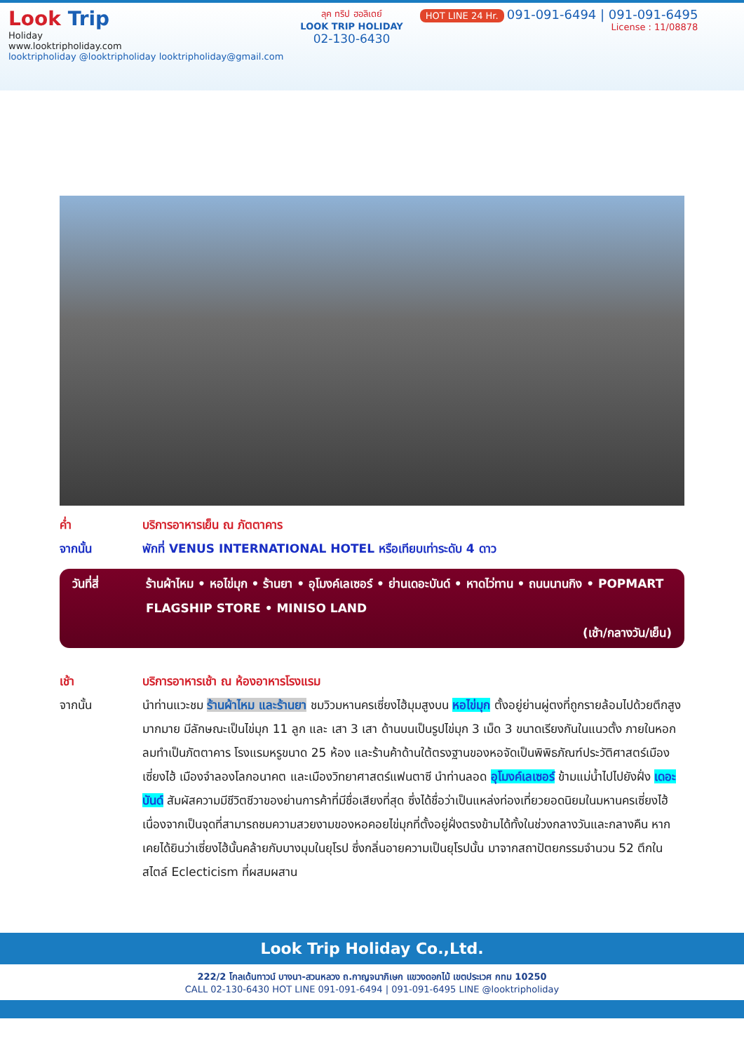Look Trip
Holiday
www.looktripholiday.com
looktripholiday @looktripholiday looktripholiday@gmail.com
ลุค ทริป ฮอลิเดย์
LOOK TRIP HOLIDAY
02-130-6430
HOT LINE 24 Hr. 091-091-6494 | 091-091-6495
License : 11/08878
ค่ำ บริการอาหารเย็น ณ ภัตตาคาร
จากนั้น พักที่ VENUS INTERNATIONAL HOTEL หรือเทียบเท่าระดับ 4 ดาว
วันที่สี่ ร้านผ้าไหม • หอไข่มุก • ร้านยา • อุโมงค์เลเซอร์ • ย่านเดอะบันด์ • หาดไว่ทาน • ถนนนานกิง • POPMART FLAGSHIP STORE • MINISO LAND
(เช้า/กลางวัน/เย็น)
เช้า บริการอาหารเช้า ณ ห้องอาหารโรงแรม
จากนั้น นำท่านแวะชม ร้านผ้าไหม และร้านยา ชมวิวมหานครเซี่ยงไฮ้มุมสูงบน หอไข่มุก ตั้งอยู่ย่านผู่ตงที่ถูกรายล้อมไปด้วยตึกสูงมากมาย มีลักษณะเป็นไข่มุก 11 ลูก และ เสา 3 เสา ด้านบนเป็นรูปไข่มุก 3 เม็ด 3 ขนาดเรียงกันในแนวตั้ง ภายในหอกลมทำเป็นภัตตาคาร โรงแรมหรูขนาด 25 ห้อง และร้านค้าด้านใต้ตรงฐานของหอจัดเป็นพิพิธภัณฑ์ประวัติศาสตร์เมืองเซี่ยงไฮ้ เมืองจำลองโลกอนาคต และเมืองวิทยาศาสตร์แฟนตาซี นำท่านลอด อุโมงค์เลเซอร์ ข้ามแม่น้ำไปไปยังฝั่ง เดอะบันด์ สัมผัสความมีชีวิตชีวาของย่านการค้าที่มีชื่อเสียงที่สุด ซึ่งได้ชื่อว่าเป็นแหล่งท่องเที่ยวยอดนิยมในมหานครเซี่ยงไฮ้ เนื่องจากเป็นจุดที่สามารถชมความสวยงามของหอคอยไข่มุกที่ตั้งอยู่ฝั่งตรงข้ามได้ทั้งในช่วงกลางวันและกลางคืน หากเคยได้ยินว่าเซี่ยงไฮ้นั้นคล้ายกับบางมุมในยุโรป ซึ่งกลิ่นอายความเป็นยุโรปนั้น มาจากสถาปัตยกรรมจำนวน 52 ตึกในสไตล์ Eclecticism ที่ผสมผสาน
Look Trip Holiday Co.,Ltd.
222/2 โกลเด้นทาวน์ บางนา-สวนหลวง ถ.กาญจนาภิเษก แขวงดอกไม้ เขตประเวศ กทม 10250
CALL 02-130-6430 HOT LINE 091-091-6494 | 091-091-6495 LINE @looktripholiday